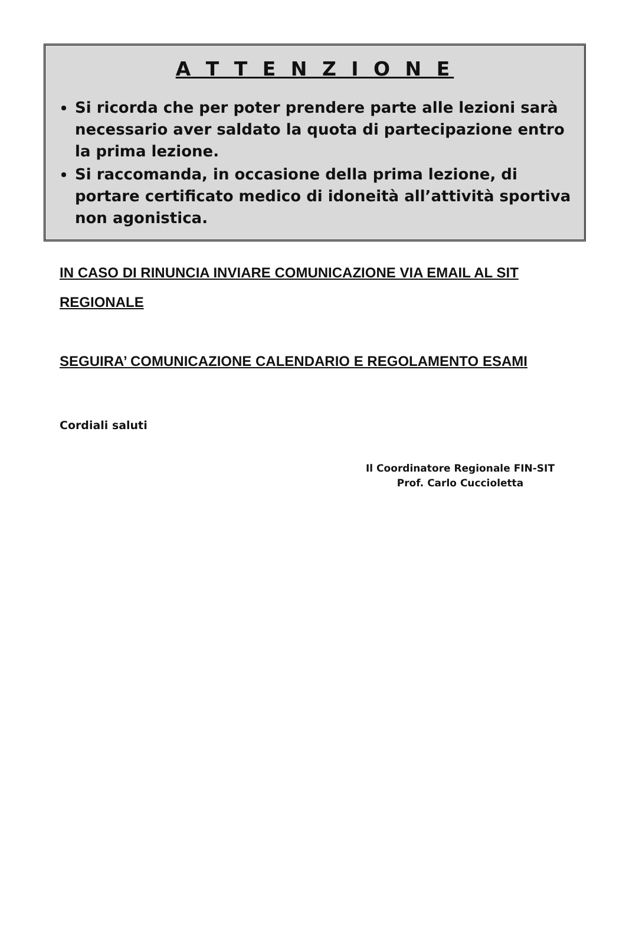A T T E N Z I O N E
Si ricorda che per poter prendere parte alle lezioni sarà necessario aver saldato la quota di partecipazione entro la prima lezione.
Si raccomanda, in occasione della prima lezione, di portare certificato medico di idoneità all’attività sportiva non agonistica.
IN CASO DI RINUNCIA INVIARE COMUNICAZIONE VIA EMAIL AL SIT REGIONALE
SEGUIRA’ COMUNICAZIONE CALENDARIO E REGOLAMENTO ESAMI
Cordiali saluti
Il Coordinatore Regionale FIN-SIT
Prof. Carlo Cuccioletta